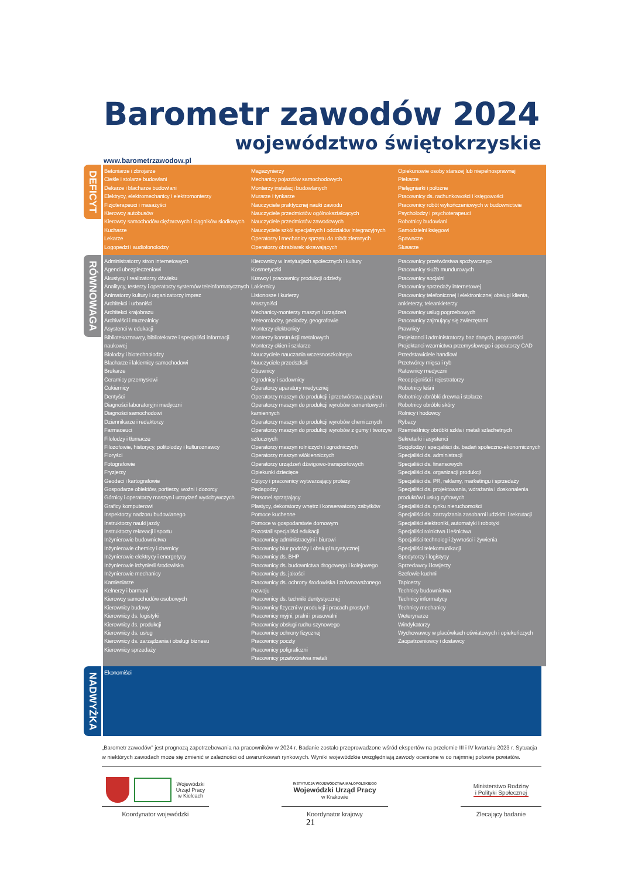Barometr zawodów 2024
województwo świętokrzyskie
www.barometrzawodow.pl
DEFICYT
Betoniarze i zbrojarze
Cieśle i stolarze budowlani
Dekarze i blacharze budowlani
Elektrycy, elektromechanicy i elektromonterzy
Fizjoterapeuci i masażyści
Kierowcy autobusów
Kierowcy samochodów ciężarowych i ciągników siodłowych
Kucharze
Lekarze
Logopedzi i audiofonolodzy
Magazynierzy
Mechanicy pojazdów samochodowych
Monterzy instalacji budowlanych
Murarze i tynkarze
Nauczyciele praktycznej nauki zawodu
Nauczyciele przedmiotów ogólnokształcących
Nauczyciele przedmiotów zawodowych
Nauczyciele szkół specjalnych i oddziałów integracyjnych
Operatorzy i mechanicy sprzętu do robót ziemnych
Operatorzy obrabiarek skrawających
Opiekunowie osoby starszej lub niepełnosprawnej
Piekarze
Pielęgniarki i położne
Pracownicy ds. rachunkowości i księgowości
Pracownicy robót wykończeniowych w budownictwie
Psycholodzy i psychoterapeuci
Robotnicy budowlani
Samodzielni księgowi
Spawacze
Ślusarze
RÓWNOWAGA
Administratorzy stron internetowych
Agenci ubezpieczeniowi
Akustycy i realizatorzy dźwięku
Analitycy, testerzy i operatorzy systemów teleinformatycznych
Animatorzy kultury i organizatorzy imprez
Architekci i urbaniści
Architekci krajobrazu
Archiwiści i muzealnicy
Asystenci w edukacji
Bibliotekoznawcy, bibliotekarze i specjaliści informacji naukowej
Biolodzy i biotechnolodzy
Blacharze i lakiernicy samochodowi
Brukarze
Ceramicy przemysłowi
Cukiernicy
Dentyści
Diagności laboratoryjni medyczni
Diagności samochodowi
Dziennikarze i redaktorzy
Farmaceuci
Filolodzy i tłumacze
Filozofowie, historycy, politolodzy i kulturoznawcy
Floryści
Fotografowie
Fryzjerzy
Geodeci i kartografowie
Gospodarze obiektów, portierzy, woźni i dozorcy
Górnicy i operatorzy maszyn i urządzeń wydobywczych
Graficy komputerowi
Inspektorzy nadzoru budowlanego
Instruktorzy nauki jazdy
Instruktorzy rekreacji i sportu
Inżynierowie budownictwa
Inżynierowie chemicy i chemicy
Inżynierowie elektrycy i energetycy
Inżynierowie inżynierii środowiska
Inżynierowie mechanicy
Kamieniarze
Kelnerzy i barmani
Kierowcy samochodów osobowych
Kierownicy budowy
Kierownicy ds. logistyki
Kierownicy ds. produkcji
Kierownicy ds. usług
Kierownicy ds. zarządzania i obsługi biznesu
Kierownicy sprzedaży
Kierownicy w instytucjach społecznych i kultury
Kosmetyczki
Krawcy i pracownicy produkcji odzieży
Lakiernicy
Listonosze i kurierzy
Maszyniści
Mechanicy-monterzy maszyn i urządzeń
Meteorolodzy, geolodzy, geografowie
Monterzy elektronicy
Monterzy konstrukcji metalowych
Monterzy okien i szklarze
Nauczyciele nauczania wczesnoszkolnego
Nauczyciele przedszkoli
Obuwnicy
Ogrodnicy i sadownicy
Operatorzy aparatury medycznej
Operatorzy maszyn do produkcji i przetwórstwa papieru
Operatorzy maszyn do produkcji wyrobów cementowych i kamiennych
Operatorzy maszyn do produkcji wyrobów chemicznych
Operatorzy maszyn do produkcji wyrobów z gumy i tworzyw sztucznych
Operatorzy maszyn rolniczych i ogrodniczych
Operatorzy maszyn włókienniczych
Operatorzy urządzeń dźwigowo-transportowych
Opiekunki dziecięce
Optycy i pracownicy wytwarzający protezy
Pedagodzy
Personel sprzątający
Plastycy, dekoratorzy wnętrz i konserwatorzy zabytków
Pomoce kuchenne
Pomoce w gospodarstwie domowym
Pozostali specjaliści edukacji
Pracownicy administracyjni i biurowi
Pracownicy biur podróży i obsługi turystycznej
Pracownicy ds. BHP
Pracownicy ds. budownictwa drogowego i kolejowego
Pracownicy ds. jakości
Pracownicy ds. ochrony środowiska i zrównoważonego rozwoju
Pracownicy ds. techniki dentystycznej
Pracownicy fizyczni w produkcji i pracach prostych
Pracownicy myjni, pralni i prasowalni
Pracownicy obsługi ruchu szynowego
Pracownicy ochrony fizycznej
Pracownicy poczty
Pracownicy poligraficzni
Pracownicy przetwórstwa metali
Pracownicy przetwórstwa spożywczego
Pracownicy służb mundurowych
Pracownicy socjalni
Pracownicy sprzedaży internetowej
Pracownicy telefonicznej i elektronicznej obsługi klienta, ankieterzy, teleankieterzy
Pracownicy usług pogrzebowych
Pracownicy zajmujący się zwierzętami
Prawnicy
Projektanci i administratorzy baz danych, programiści
Projektanci wzornictwa przemysłowego i operatorzy CAD
Przedstawiciele handlowi
Przetwórcy mięsa i ryb
Ratownicy medyczni
Recepcjoniści i rejestratorzy
Robotnicy leśni
Robotnicy obróbki drewna i stolarze
Robotnicy obróbki skóry
Rolnicy i hodowcy
Rybacy
Rzemieślnicy obróbki szkła i metali szlachetnych
Sekretarki i asystenci
Socjolodzy i specjaliści ds. badań społeczno-ekonomicznych
Specjaliści ds. administracji
Specjaliści ds. finansowych
Specjaliści ds. organizacji produkcji
Specjaliści ds. PR, reklamy, marketingu i sprzedaży
Specjaliści ds. projektowania, wdrażania i doskonalenia produktów i usług cyfrowych
Specjaliści ds. rynku nieruchomości
Specjaliści ds. zarządzania zasobami ludzkimi i rekrutacji
Specjaliści elektroniki, automatyki i robotyki
Specjaliści rolnictwa i leśnictwa
Specjaliści technologii żywności i żywienia
Specjaliści telekomunikacji
Spedytorzy i logistycy
Sprzedawcy i kasjerzy
Szefowie kuchni
Tapicerzy
Technicy budownictwa
Technicy informatycy
Technicy mechanicy
Weterynarze
Windykatorzy
Wychowawcy w placówkach oświatowych i opiekuńczych
Zaopatrzeniowcy i dostawcy
NADWYŻKA
Ekonomiści
„Barometr zawodów” jest prognozą zapotrzebowania na pracowników w 2024 r. Badanie zostało przeprowadzone wśród ekspertów na przełomie III i IV kwartału 2023 r. Sytuacja w niektórych zawodach może się zmienić w zależności od uwarunkowań rynkowych. Wyniki wojewódzkie uwzględniają zawody ocenione w co najmniej połowie powiatów.
Wojewódzki
Urząd Pracy
w Kielcach
Koordynator wojewódzki
INSTYTUCJA WOJEWÓDZTWA MAŁOPOLSKIEGO
Wojewódzki Urząd Pracy
w Krakowie
Koordynator krajowy
Ministerstwo Rodziny
i Polityki Społecznej
Zlecający badanie
21